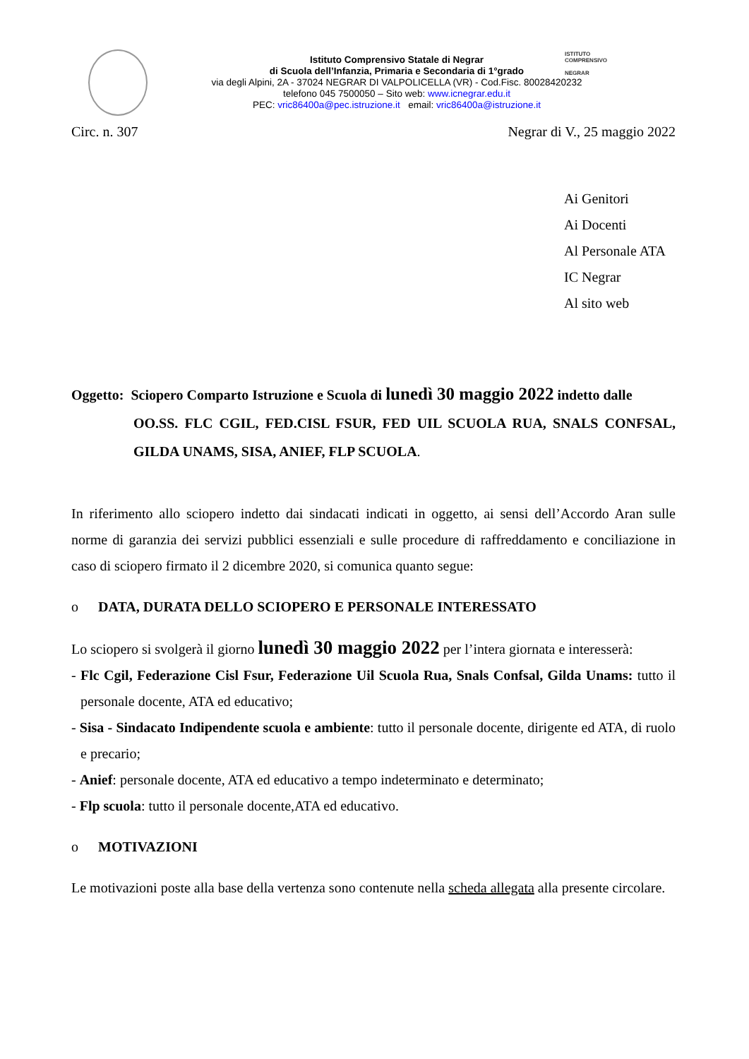Istituto Comprensivo Statale di Negrar
di Scuola dell’Infanzia, Primaria e Secondaria di 1°grado
via degli Alpini, 2A - 37024 NEGRAR DI VALPOLICELLA (VR) - Cod.Fisc. 80028420232
telefono 045 7500050 – Sito web: www.icnegrar.edu.it
PEC: vric86400a@pec.istruzione.it email: vric86400a@istruzione.it
ISTITUTO
COMPRENSIVO
NEGRAR
Circ. n. 307 Negrar di V., 25 maggio 2022
Ai Genitori
Ai Docenti
Al Personale ATA
IC Negrar
Al sito web
Oggetto: Sciopero Comparto Istruzione e Scuola di lunedì 30 maggio 2022 indetto dalle
OO.SS. FLC CGIL, FED.CISL FSUR, FED UIL SCUOLA RUA, SNALS CONFSAL, GILDA UNAMS, SISA, ANIEF, FLP SCUOLA.
In riferimento allo sciopero indetto dai sindacati indicati in oggetto, ai sensi dell’Accordo Aran sulle norme di garanzia dei servizi pubblici essenziali e sulle procedure di raffreddamento e conciliazione in caso di sciopero firmato il 2 dicembre 2020, si comunica quanto segue:
o DATA, DURATA DELLO SCIOPERO E PERSONALE INTERESSATO
Lo sciopero si svolgerà il giorno lunedì 30 maggio 2022 per l’intera giornata e interesserà:
- Flc Cgil, Federazione Cisl Fsur, Federazione Uil Scuola Rua, Snals Confsal, Gilda Unams: tutto il personale docente, ATA ed educativo;
- Sisa - Sindacato Indipendente scuola e ambiente: tutto il personale docente, dirigente ed ATA, di ruolo e precario;
- Anief: personale docente, ATA ed educativo a tempo indeterminato e determinato;
- Flp scuola: tutto il personale docente,ATA ed educativo.
o MOTIVAZIONI
Le motivazioni poste alla base della vertenza sono contenute nella scheda allegata alla presente circolare.